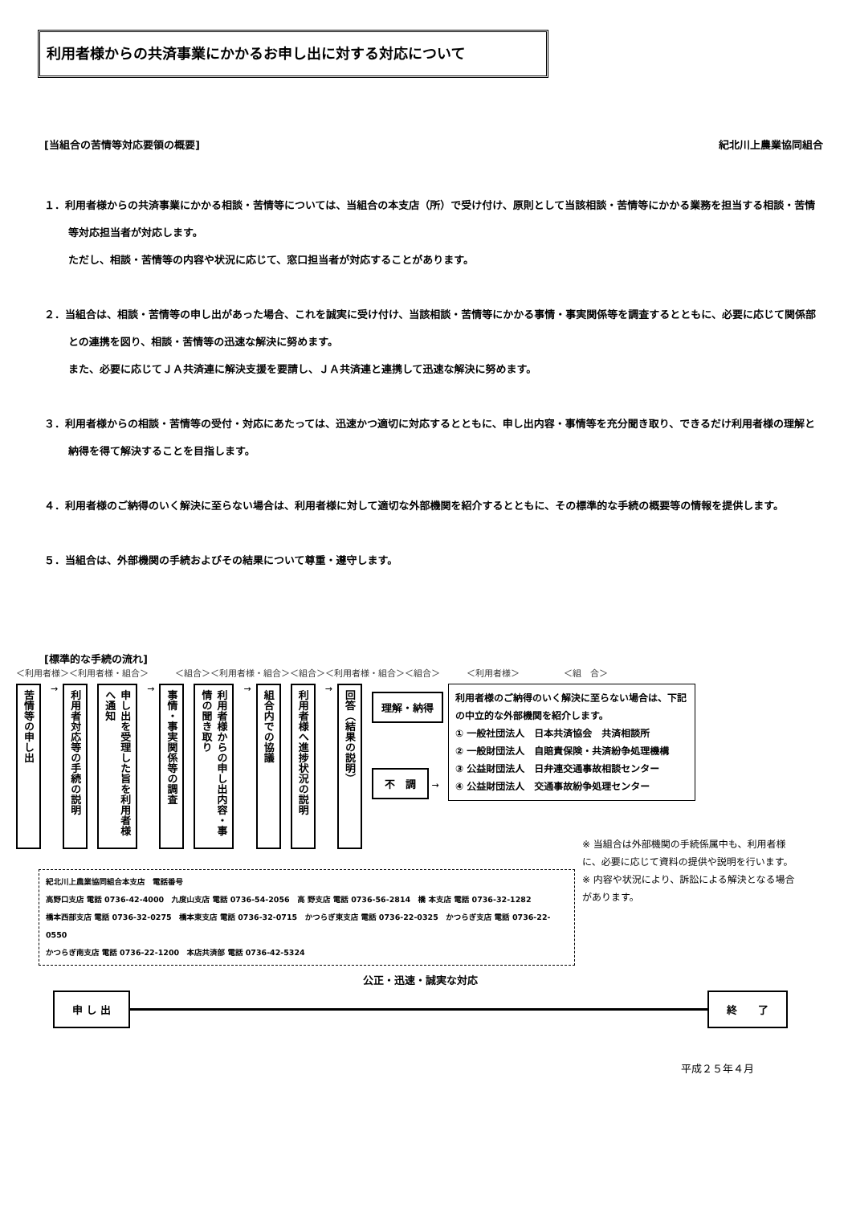利用者様からの共済事業にかかるお申し出に対する対応について
[当組合の苦情等対応要領の概要] 紀北川上農業協同組合
１．利用者様からの共済事業にかかる相談・苦情等については、当組合の本支店（所）で受け付け、原則として当該相談・苦情等にかかる業務を担当する相談・苦情等対応担当者が対応します。
ただし、相談・苦情等の内容や状況に応じて、窓口担当者が対応することがあります。
２．当組合は、相談・苦情等の申し出があった場合、これを誠実に受け付け、当該相談・苦情等にかかる事情・事実関係等を調査するとともに、必要に応じて関係部との連携を図り、相談・苦情等の迅速な解決に努めます。
また、必要に応じてＪＡ共済連に解決支援を要請し、ＪＡ共済連と連携して迅速な解決に努めます。
３．利用者様からの相談・苦情等の受付・対応にあたっては、迅速かつ適切に対応するとともに、申し出内容・事情等を充分聞き取り、できるだけ利用者様の理解と納得を得て解決することを目指します。
４．利用者様のご納得のいく解決に至らない場合は、利用者様に対して適切な外部機関を紹介するとともに、その標準的な手続の概要等の情報を提供します。
５．当組合は、外部機関の手続およびその結果について尊重・遵守します。
[標準的な手続の流れ]
＜利用者様＞＜利用者様・組合＞　　　＜組合＞＜利用者様・組合＞＜組合＞＜利用者様・組合＞＜組合＞　　　＜利用者様＞　　　　　＜組　合＞
苦情等の申し出
→
利用者対応等の手続の説明
申し出を受理した旨を利用者様へ通知
→
事情・事実関係等の調査
利用者様からの申し出内容・事情の聞き取り
→
組合内での協議
利用者様へ進捗状況の説明
→
回答（結果の説明）
理解・納得
不　調
→
利用者様のご納得のいく解決に至らない場合は、下記の中立的な外部機関を紹介します。
① 一般社団法人　日本共済協会　共済相談所
② 一般財団法人　自賠責保険・共済紛争処理機構
③ 公益財団法人　日弁連交通事故相談センター
④ 公益財団法人　交通事故紛争処理センター
※ 当組合は外部機関の手続係属中も、利用者様に、必要に応じて資料の提供や説明を行います。
※ 内容や状況により、訴訟による解決となる場合があります。
紀北川上農業協同組合本支店　電話番号
高野口支店 電話 0736-42-4000　九度山支店 電話 0736-54-2056　高 野支店 電話 0736-56-2814　橋 本支店 電話 0736-32-1282
橋本西部支店 電話 0736-32-0275　橋本東支店 電話 0736-32-0715　かつらぎ東支店 電話 0736-22-0325　かつらぎ支店 電話 0736-22-0550
かつらぎ南支店 電話 0736-22-1200　本店共済部 電話 0736-42-5324
公正・迅速・誠実な対応
申 し 出 終　　了
平成２５年４月